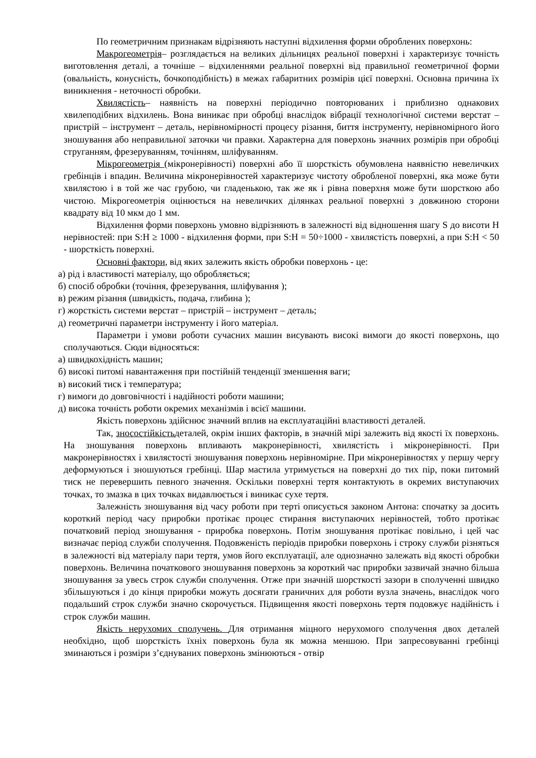По геометричним признакам відрізняють наступні відхилення форми оброблених поверхонь:
Макрогеометрія– розглядається на великих дільницях реальної поверхні і характеризує точність виготовлення деталі, а точніше – відхиленнями реальної поверхні від правильної геометричної форми (овальність, конусність, бочкоподібність) в межах габаритних розмірів цієї поверхні. Основна причина їх виникнення - неточності обробки.
Хвилястість– наявність на поверхні періодично повторюваних і приблизно однакових хвилеподібних відхилень. Вона виникає при обробці внаслідок вібрації технологічної системи верстат – пристрій – інструмент – деталь, нерівномірності процесу різання, биття інструменту, нерівномірного його зношування або неправильної заточки чи правки. Характерна для поверхонь значних розмірів при обробці струганням, фрезеруванням, точінням, шліфуванням.
Мікрогеометрія (мікронерівності) поверхні або її шорсткість обумовлена наявністю невеличких гребінців і впадин. Величина мікронерівностей характеризує чистоту обробленої поверхні, яка може бути хвилястою і в той же час грубою, чи гладенькою, так же як і рівна поверхня може бути шорсткою або чистою. Мікрогеометрія оцінюється на невеличких ділянках реальної поверхні з довжиною сторони квадрату від 10 мкм до 1 мм.
Відхилення форми поверхонь умовно відрізняють в залежності від відношення шагу S до висоти Н нерівностей: при S:H ≥ 1000 - відхилення форми, при S:H = 50÷1000 - хвилястість поверхні, а при S:H < 50 - шорсткість поверхні.
Основні фактори, від яких залежить якість обробки поверхонь - це:
а) рід і властивості матеріалу, що обробляється;
б) спосіб обробки (точіння, фрезерування, шліфування );
в) режим різання (швидкість, подача, глибина );
г) жорсткість системи верстат – пристрій – інструмент – деталь;
д) геометричні параметри інструменту і його матеріал.
Параметри і умови роботи сучасних машин висувають високі вимоги до якості поверхонь, що сполучаються. Сюди відносяться:
а) швидкохідність машин;
б) високі питомі навантаження при постійній тенденції зменшення ваги;
в) високий тиск і температура;
г) вимоги до довговічності і надійності роботи машини;
д) висока точність роботи окремих механізмів і всієї машини.
Якість поверхонь здійснює значний вплив на експлуатаційні властивості деталей.
Так, зносостійкістьдеталей, окрім інших факторів, в значній мірі залежить від якості їх поверхонь. На зношування поверхонь впливають макронерівності, хвилястість і мікронерівності. При макронерівностях і хвилястості зношування поверхонь нерівномірне. При мікронерівностях у першу чергу деформуються і зношуються гребінці. Шар мастила утримується на поверхні до тих пір, поки питомий тиск не перевершить певного значення. Оскільки поверхні тертя контактують в окремих виступаючих точках, то змазка в цих точках видавлюється і виникає сухе тертя.
Залежність зношування від часу роботи при терті описується законом Антона: спочатку за досить короткий період часу приробки протікає процес стирання виступаючих нерівностей, тобто протікає початковий період зношування - приробка поверхонь. Потім зношування протікає повільно, і цей час визначає період служби сполучення. Подовженість періодів приробки поверхонь і строку служби різняться в залежності від матеріалу пари тертя, умов його експлуатації, але однозначно залежать від якості обробки поверхонь. Величина початкового зношування поверхонь за короткий час приробки зазвичай значно більша зношування за увесь строк служби сполучення. Отже при значній шорсткості зазори в сполученні швидко збільшуються і до кінця приробки можуть досягати граничних для роботи вузла значень, внаслідок чого подальший строк служби значно скорочується. Підвищення якості поверхонь тертя подовжує надійність і строк служби машин.
Якість нерухомих сполучень. Для отримання міцного нерухомого сполучення двох деталей необхідно, щоб шорсткість їхніх поверхонь була як можна меншою. При запресовуванні гребінці зминаються і розміри з’єднуваних поверхонь змінюються - отвір